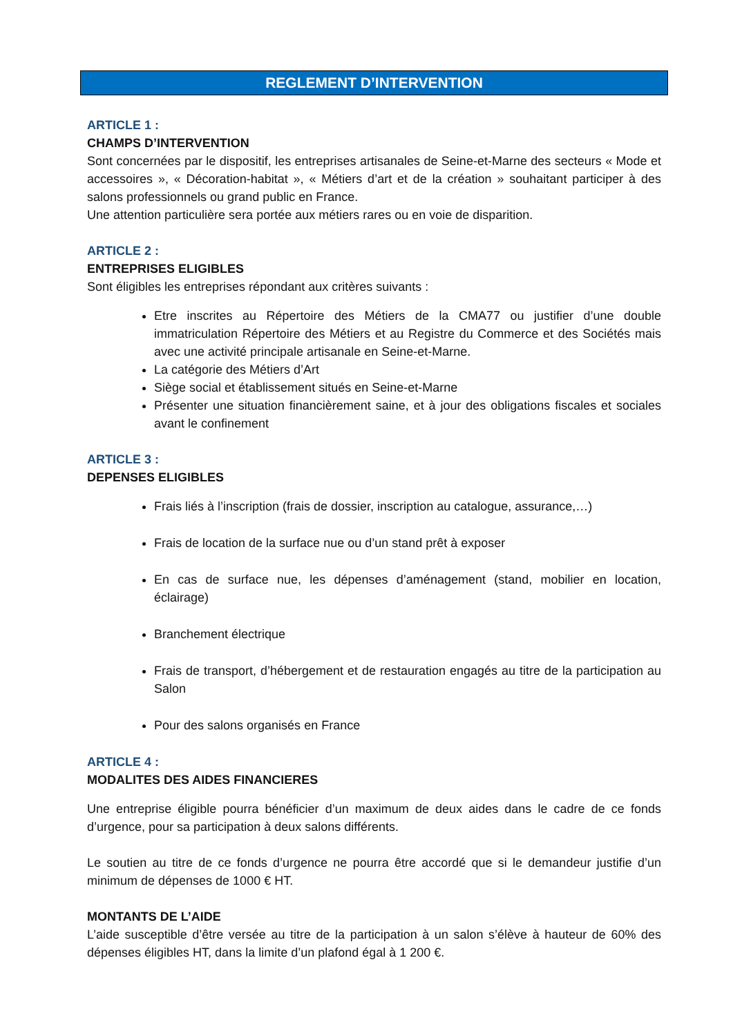REGLEMENT D’INTERVENTION
ARTICLE 1 :
CHAMPS D’INTERVENTION
Sont concernées par le dispositif, les entreprises artisanales de Seine-et-Marne des secteurs « Mode et accessoires », « Décoration-habitat », « Métiers d’art et de la création » souhaitant participer à des salons professionnels ou grand public en France.
Une attention particulière sera portée aux métiers rares ou en voie de disparition.
ARTICLE 2 :
ENTREPRISES ELIGIBLES
Sont éligibles les entreprises répondant aux critères suivants :
Etre inscrites au Répertoire des Métiers de la CMA77 ou justifier d’une double immatriculation Répertoire des Métiers et au Registre du Commerce et des Sociétés mais avec une activité principale artisanale en Seine-et-Marne.
La catégorie des Métiers d’Art
Siège social et établissement situés en Seine-et-Marne
Présenter une situation financièrement saine, et à jour des obligations fiscales et sociales avant le confinement
ARTICLE 3 :
DEPENSES ELIGIBLES
Frais liés à l’inscription (frais de dossier, inscription au catalogue, assurance,…)
Frais de location de la surface nue ou d’un stand prêt à exposer
En cas de surface nue, les dépenses d’aménagement (stand, mobilier en location, éclairage)
Branchement électrique
Frais de transport, d’hébergement et de restauration engagés au titre de la participation au Salon
Pour des salons organisés en France
ARTICLE 4 :
MODALITES DES AIDES FINANCIERES
Une entreprise éligible pourra bénéficier d’un maximum de deux aides dans le cadre de ce fonds d’urgence, pour sa participation à deux salons différents.
Le soutien au titre de ce fonds d’urgence ne pourra être accordé que si le demandeur justifie d’un minimum de dépenses de 1000 € HT.
MONTANTS DE L’AIDE
L’aide susceptible d’être versée au titre de la participation à un salon s’élève à hauteur de 60% des dépenses éligibles HT, dans la limite d’un plafond égal à 1 200 €.